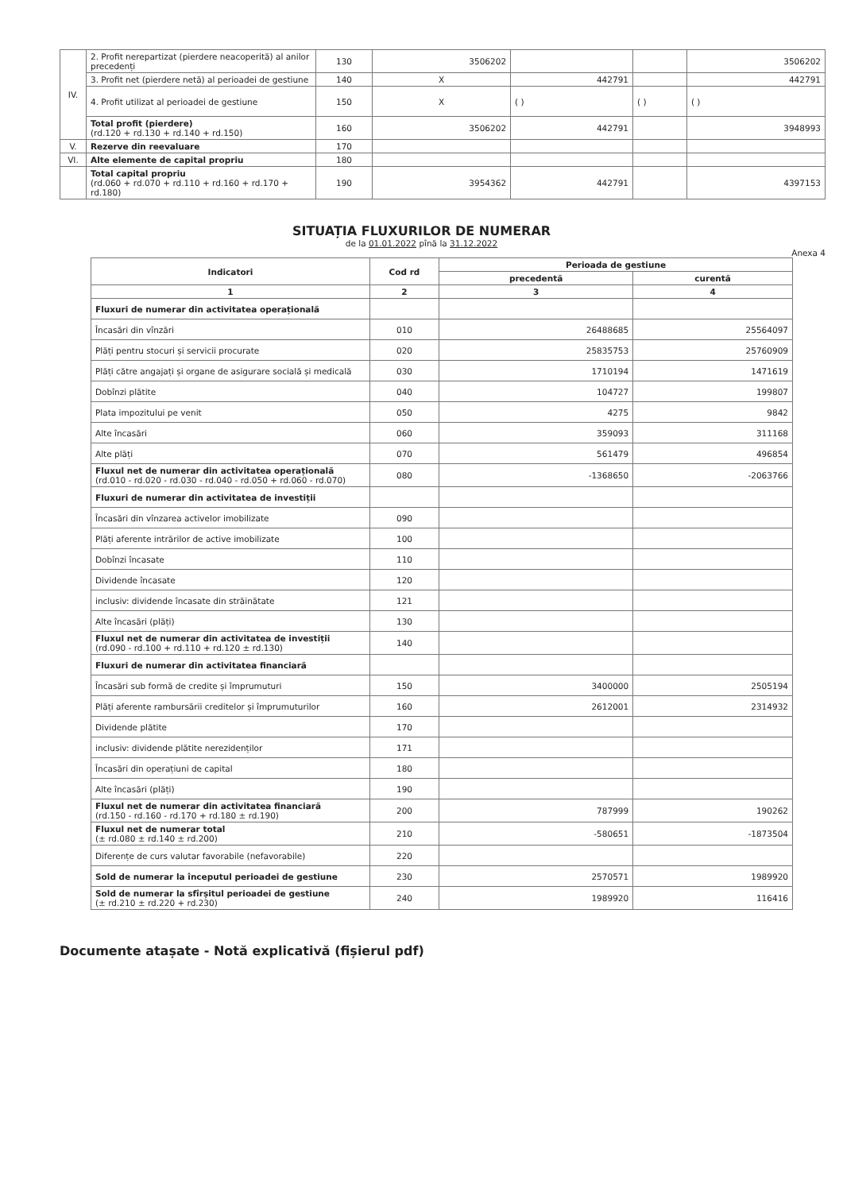| IV. | 2. Profit nerepartizat (pierdere neacoperită) al anilor precedenți | 130 | 3506202 | | | 3506202 |
| | 3. Profit net (pierdere netă) al perioadei de gestiune | 140 | X | 442791 | | 442791 |
| | 4. Profit utilizat al perioadei de gestiune | 150 | X | ( ) | ( ) | ( ) |
| | Total profit (pierdere) (rd.120 + rd.130 + rd.140 + rd.150) | 160 | 3506202 | 442791 | | 3948993 |
| V. | Rezerve din reevaluare | 170 | | | | |
| VI. | Alte elemente de capital propriu | 180 | | | | |
| | Total capital propriu (rd.060 + rd.070 + rd.110 + rd.160 + rd.170 + rd.180) | 190 | 3954362 | 442791 | | 4397153 |
SITUAȚIA FLUXURILOR DE NUMERAR
de la 01.01.2022 pînă la 31.12.2022
Anexa 4
| Indicatori | Cod rd | Perioada de gestiune | |
| --- | --- | --- | --- |
| | | precedentă | curentă |
| 1 | 2 | 3 | 4 |
| Fluxuri de numerar din activitatea operațională | | | |
| Încasări din vînzări | 010 | 26488685 | 25564097 |
| Plăți pentru stocuri și servicii procurate | 020 | 25835753 | 25760909 |
| Plăți către angajați și organe de asigurare socială și medicală | 030 | 1710194 | 1471619 |
| Dobînzi plătite | 040 | 104727 | 199807 |
| Plata impozitului pe venit | 050 | 4275 | 9842 |
| Alte încasări | 060 | 359093 | 311168 |
| Alte plăți | 070 | 561479 | 496854 |
| Fluxul net de numerar din activitatea operațională (rd.010 - rd.020 - rd.030 - rd.040 - rd.050 + rd.060 - rd.070) | 080 | -1368650 | -2063766 |
| Fluxuri de numerar din activitatea de investiții | | | |
| Încasări din vînzarea activelor imobilizate | 090 | | |
| Plăți aferente intrărilor de active imobilizate | 100 | | |
| Dobînzi încasate | 110 | | |
| Dividende încasate | 120 | | |
| inclusiv: dividende încasate din străinătate | 121 | | |
| Alte încasări (plăți) | 130 | | |
| Fluxul net de numerar din activitatea de investiții (rd.090 - rd.100 + rd.110 + rd.120 ± rd.130) | 140 | | |
| Fluxuri de numerar din activitatea financiară | | | |
| Încasări sub formă de credite și împrumuturi | 150 | 3400000 | 2505194 |
| Plăți aferente rambursării creditelor și împrumuturilor | 160 | 2612001 | 2314932 |
| Dividende plătite | 170 | | |
| inclusiv: dividende plătite nerezidenților | 171 | | |
| Încasări din operațiuni de capital | 180 | | |
| Alte încasări (plăți) | 190 | | |
| Fluxul net de numerar din activitatea financiară (rd.150 - rd.160 - rd.170 + rd.180 ± rd.190) | 200 | 787999 | 190262 |
| Fluxul net de numerar total (± rd.080 ± rd.140 ± rd.200) | 210 | -580651 | -1873504 |
| Diferențe de curs valutar favorabile (nefavorabile) | 220 | | |
| Sold de numerar la începutul perioadei de gestiune | 230 | 2570571 | 1989920 |
| Sold de numerar la sfîrșitul perioadei de gestiune (± rd.210 ± rd.220 + rd.230) | 240 | 1989920 | 116416 |
Documente atașate - Notă explicativă (fișierul pdf)